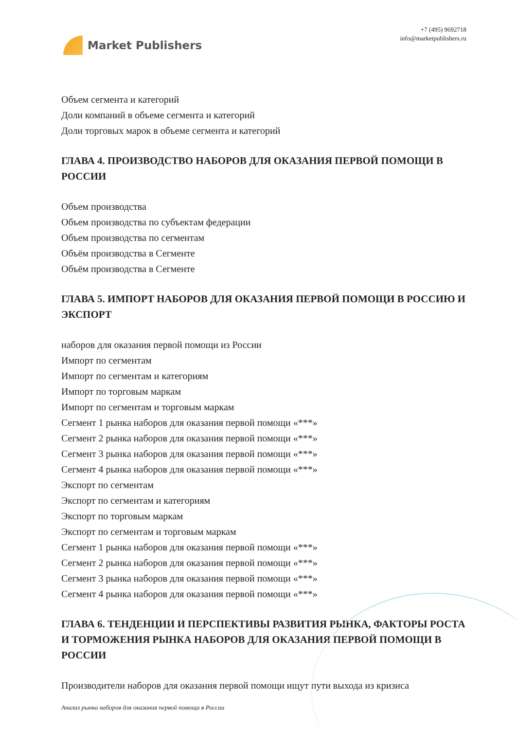Market Publishers
+7 (495) 9692718
info@marketpublishers.ru
Объем сегмента и категорий
Доли компаний в объеме сегмента и категорий
Доли торговых марок в объеме сегмента и категорий
ГЛАВА 4. ПРОИЗВОДСТВО НАБОРОВ ДЛЯ ОКАЗАНИЯ ПЕРВОЙ ПОМОЩИ В РОССИИ
Объем производства
Объем производства по субъектам федерации
Объем производства по сегментам
Объём производства в Сегменте
Объём производства в Сегменте
ГЛАВА 5. ИМПОРТ НАБОРОВ ДЛЯ ОКАЗАНИЯ ПЕРВОЙ ПОМОЩИ В РОССИЮ И ЭКСПОРТ
наборов для оказания первой помощи из России
Импорт по сегментам
Импорт по сегментам и категориям
Импорт по торговым маркам
Импорт по сегментам и торговым маркам
Сегмент 1 рынка наборов для оказания первой помощи «***»
Сегмент 2 рынка наборов для оказания первой помощи «***»
Сегмент 3 рынка наборов для оказания первой помощи «***»
Сегмент 4 рынка наборов для оказания первой помощи «***»
Экспорт по сегментам
Экспорт по сегментам и категориям
Экспорт по торговым маркам
Экспорт по сегментам и торговым маркам
Сегмент 1 рынка наборов для оказания первой помощи «***»
Сегмент 2 рынка наборов для оказания первой помощи «***»
Сегмент 3 рынка наборов для оказания первой помощи «***»
Сегмент 4 рынка наборов для оказания первой помощи «***»
ГЛАВА 6. ТЕНДЕНЦИИ И ПЕРСПЕКТИВЫ РАЗВИТИЯ РЫНКА, ФАКТОРЫ РОСТА И ТОРМОЖЕНИЯ РЫНКА НАБОРОВ ДЛЯ ОКАЗАНИЯ ПЕРВОЙ ПОМОЩИ В РОССИИ
Производители наборов для оказания первой помощи ищут пути выхода из кризиса
Анализ рынка наборов для оказания первой помощи в России